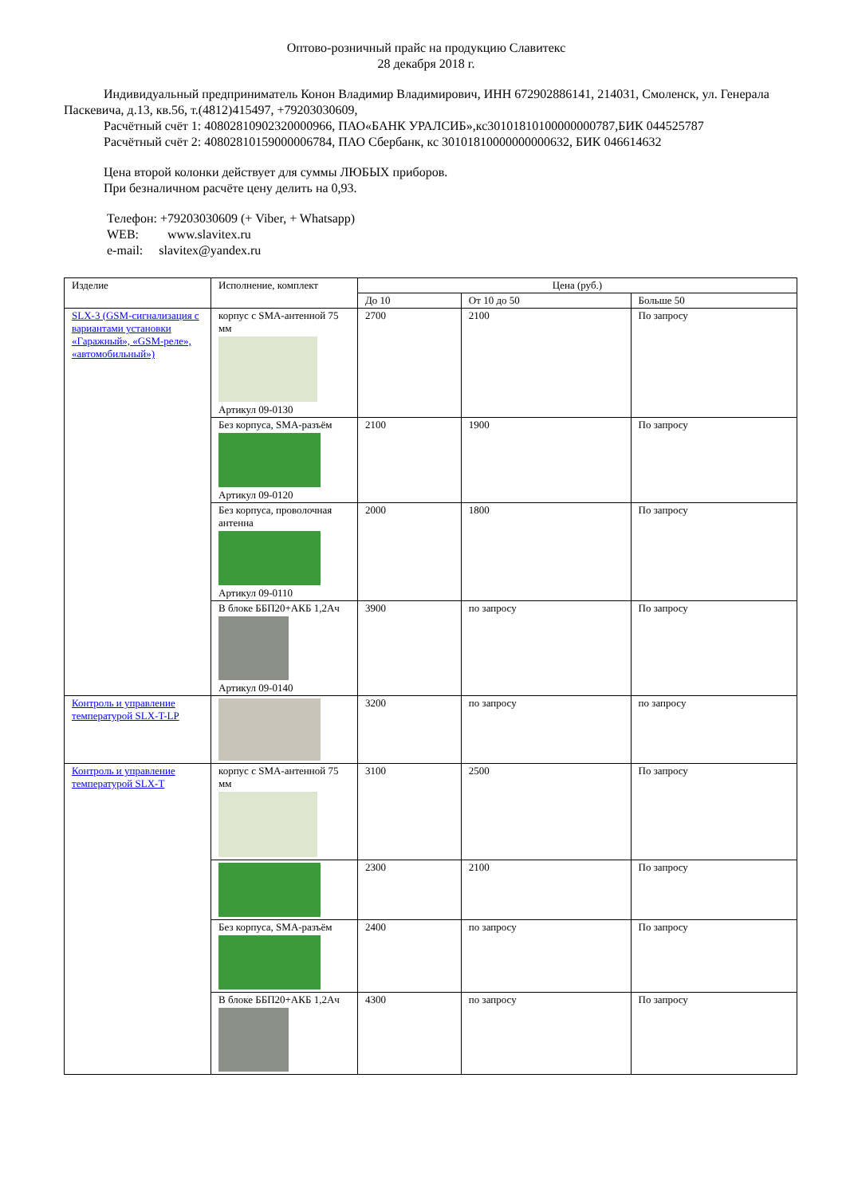Оптово-розничный прайс на продукцию Славитекс
28 декабря 2018 г.
Индивидуальный предприниматель Конон Владимир Владимирович, ИНН 672902886141, 214031, Смоленск, ул. Генерала Паскевича, д.13, кв.56, т.(4812)415497, +79203030609,
Расчётный счёт 1: 40802810902320000966, ПАО«БАНК УРАЛСИБ»,кс30101810100000000787,БИК 044525787
Расчётный счёт 2: 40802810159000006784, ПАО Сбербанк, кс 30101810000000000632, БИК 046614632
Цена второй колонки действует для суммы ЛЮБЫХ приборов.
При безналичном расчёте цену делить на 0,93.
Телефон: +79203030609 (+ Viber, + Whatsapp)
WEB: www.slavitex.ru
e-mail: slavitex@yandex.ru
| Изделие | Исполнение, комплект | Цена (руб.) | | |
| --- | --- | --- | --- | --- |
| | | До 10 | От 10 до 50 | Больше 50 |
| SLX-3 (GSM-сигнализация с вариантами установки «Гаражный», «GSM-реле», «автомобильный») | корпус с SMA-антенной 75 мм Артикул 09-0130 | 2700 | 2100 | По запросу |
| | Без корпуса, SMA-разъём Артикул 09-0120 | 2100 | 1900 | По запросу |
| | Без корпуса, проволочная антенна Артикул 09-0110 | 2000 | 1800 | По запросу |
| | В блоке ББП20+АКБ 1,2Ач Артикул 09-0140 | 3900 | по запросу | По запросу |
| Контроль и управление температурой SLX-T-LP | | 3200 | по запросу | по запросу |
| Контроль и управление температурой SLX-T | корпус с SMA-антенной 75 мм | 3100 | 2500 | По запросу |
| | | 2300 | 2100 | По запросу |
| | Без корпуса, SMA-разъём | 2400 | по запросу | По запросу |
| | В блоке ББП20+АКБ 1,2Ач | 4300 | по запросу | По запросу |